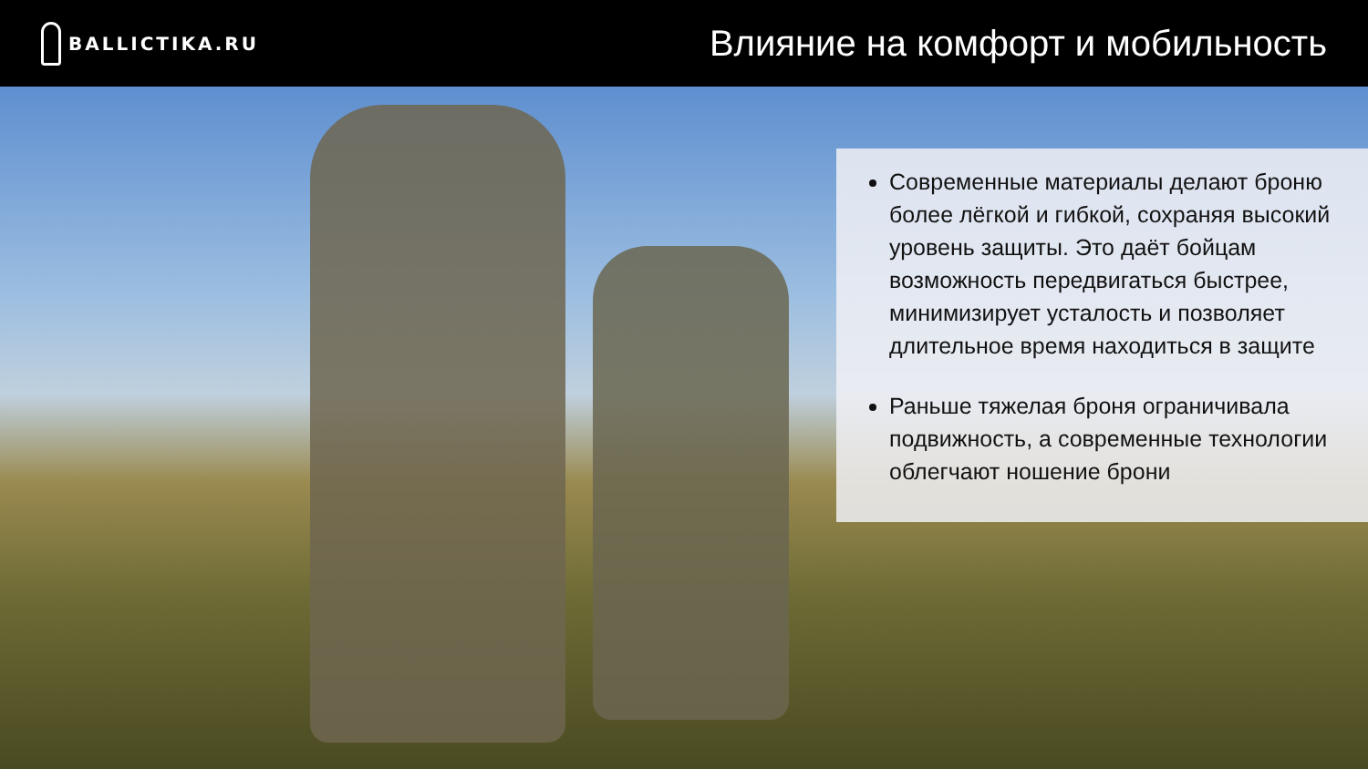BALLICTIKA.RU
Влияние на комфорт и мобильность
Современные материалы делают броню более лёгкой и гибкой, сохраняя высокий уровень защиты. Это даёт бойцам возможность передвигаться быстрее, минимизирует усталость и позволяет длительное время находиться в защите
Раньше тяжелая броня ограничивала подвижность, а современные технологии облегчают ношение брони